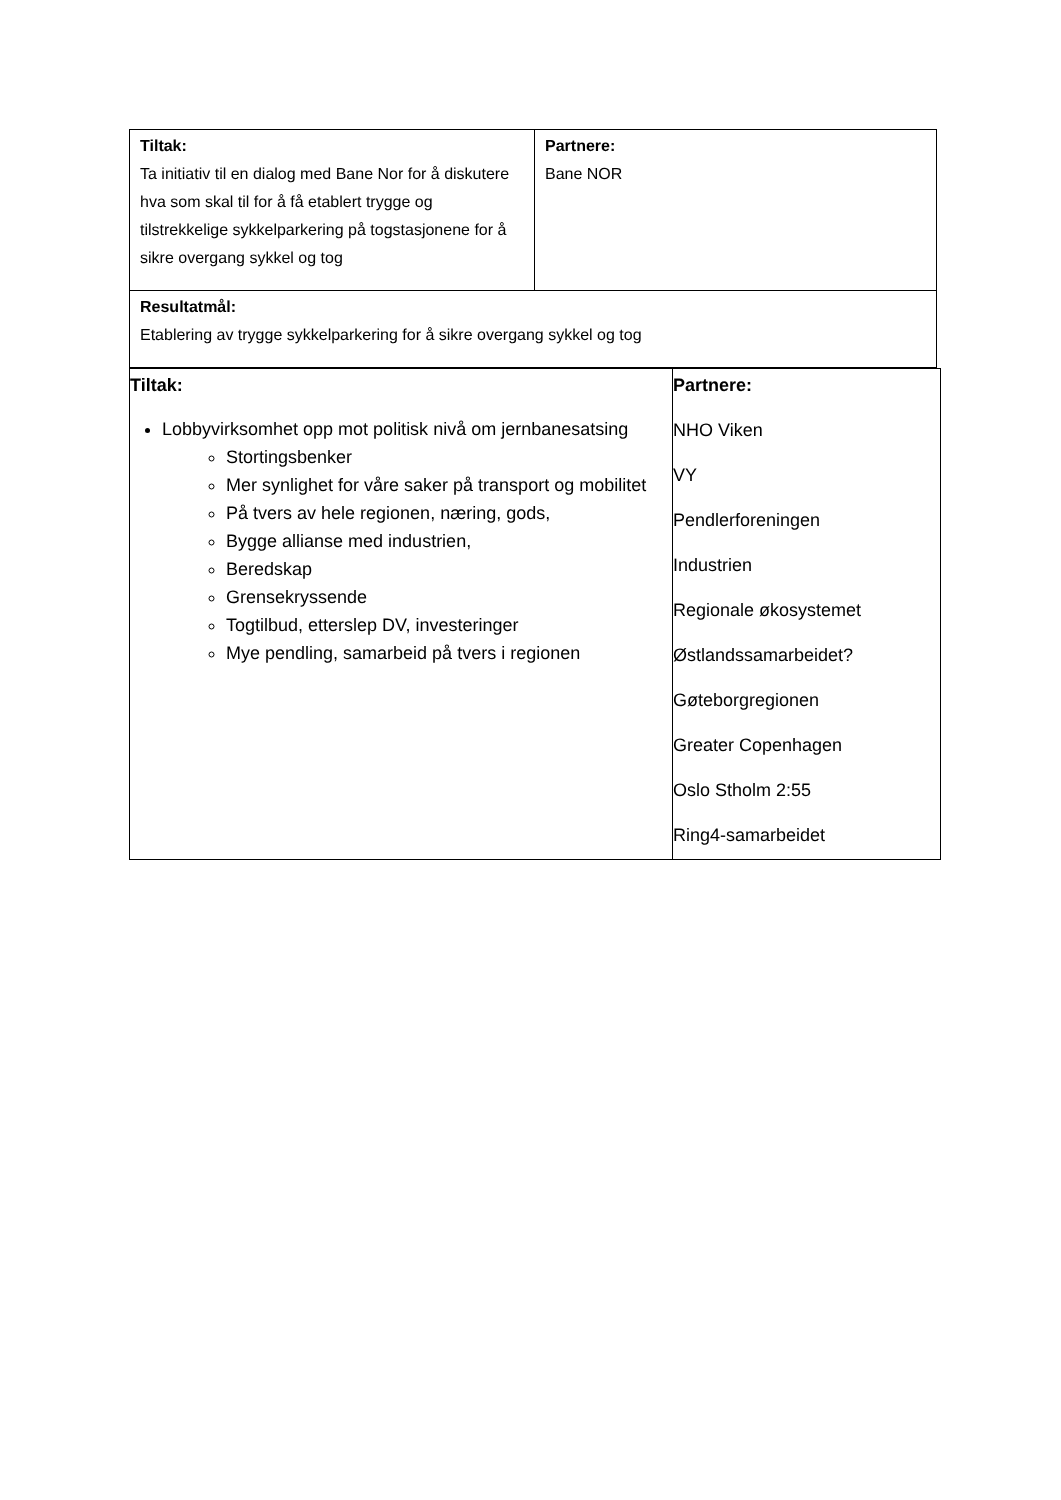| Tiltak: Ta initiativ til en dialog med Bane Nor for å diskutere hva som skal til for å få etablert trygge og tilstrekkelige sykkelparkering på togstasjonene for å sikre overgang sykkel og tog | Partnere: Bane NOR |
| Resultatmål: Etablering av trygge sykkelparkering for å sikre overgang sykkel og tog | |
| Tiltak: Lobbyvirksomhet opp mot politisk nivå om jernbanesatsing Stortingsbenker Mer synlighet for våre saker på transport og mobilitet På tvers av hele regionen, næring, gods, Bygge allianse med industrien, Beredskap Grensekryssende Togtilbud, etterslep DV, investeringer Mye pendling, samarbeid på tvers i regionen | Partnere: NHO Viken VY Pendlerforeningen Industrien Regionale økosystemet Østlandssamarbeidet? Gøteborgregionen Greater Copenhagen Oslo Stholm 2:55 Ring4-samarbeidet |